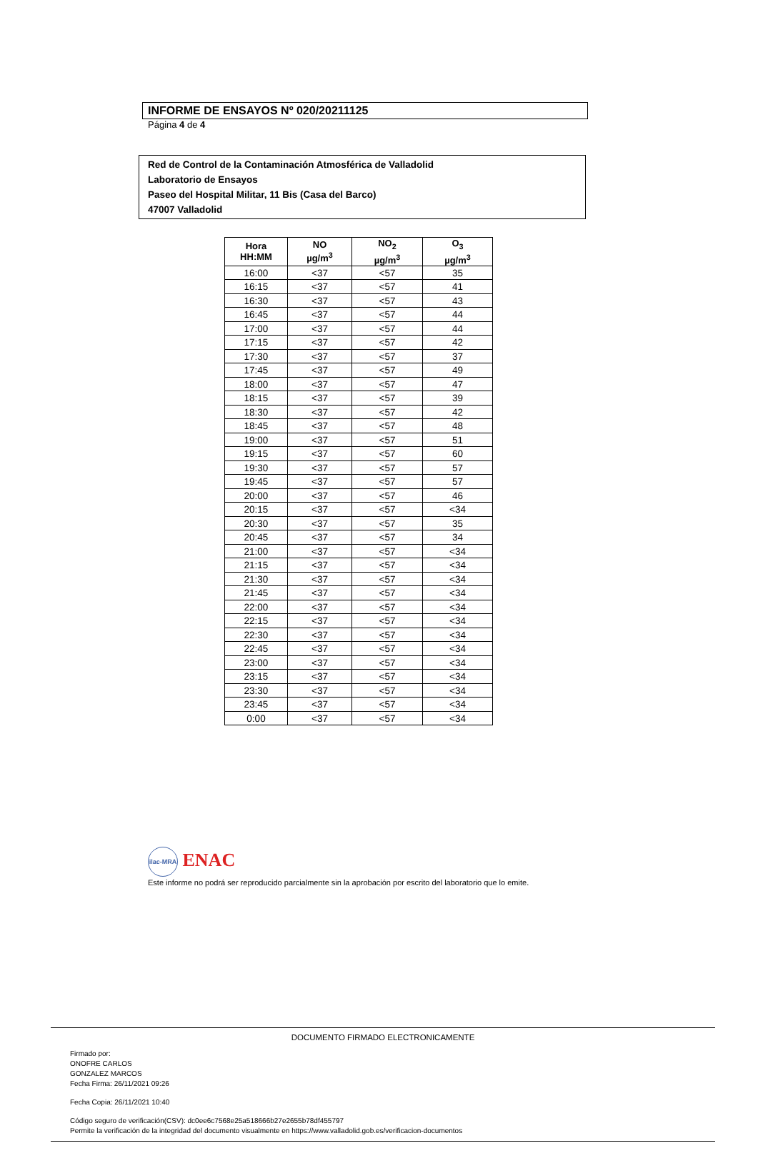INFORME DE ENSAYOS Nº 020/20211125
Página 4 de 4
Red de Control de la Contaminación Atmosférica de Valladolid
Laboratorio de Ensayos
Paseo del Hospital Militar, 11 Bis (Casa del Barco)
47007 Valladolid
| Hora HH:MM | NO µg/m<sup>3</sup> | NO<sub>2</sub> µg/m<sup>3</sup> | O<sub>3</sub> µg/m<sup>3</sup> |
| --- | --- | --- | --- |
| 16:00 | <37 | <57 | 35 |
| 16:15 | <37 | <57 | 41 |
| 16:30 | <37 | <57 | 43 |
| 16:45 | <37 | <57 | 44 |
| 17:00 | <37 | <57 | 44 |
| 17:15 | <37 | <57 | 42 |
| 17:30 | <37 | <57 | 37 |
| 17:45 | <37 | <57 | 49 |
| 18:00 | <37 | <57 | 47 |
| 18:15 | <37 | <57 | 39 |
| 18:30 | <37 | <57 | 42 |
| 18:45 | <37 | <57 | 48 |
| 19:00 | <37 | <57 | 51 |
| 19:15 | <37 | <57 | 60 |
| 19:30 | <37 | <57 | 57 |
| 19:45 | <37 | <57 | 57 |
| 20:00 | <37 | <57 | 46 |
| 20:15 | <37 | <57 | <34 |
| 20:30 | <37 | <57 | 35 |
| 20:45 | <37 | <57 | 34 |
| 21:00 | <37 | <57 | <34 |
| 21:15 | <37 | <57 | <34 |
| 21:30 | <37 | <57 | <34 |
| 21:45 | <37 | <57 | <34 |
| 22:00 | <37 | <57 | <34 |
| 22:15 | <37 | <57 | <34 |
| 22:30 | <37 | <57 | <34 |
| 22:45 | <37 | <57 | <34 |
| 23:00 | <37 | <57 | <34 |
| 23:15 | <37 | <57 | <34 |
| 23:30 | <37 | <57 | <34 |
| 23:45 | <37 | <57 | <34 |
| 0:00 | <37 | <57 | <34 |
ilac-MRA ENAC
Este informe no podrá ser reproducido parcialmente sin la aprobación por escrito del laboratorio que lo emite.
DOCUMENTO FIRMADO ELECTRONICAMENTE
Firmado por:
ONOFRE CARLOS
GONZALEZ MARCOS
Fecha Firma: 26/11/2021 09:26
Fecha Copia: 26/11/2021 10:40
Código seguro de verificación(CSV): dc0ee6c7568e25a518666b27e2655b78df455797
Permite la verificación de la integridad del documento visualmente en https://www.valladolid.gob.es/verificacion-documentos